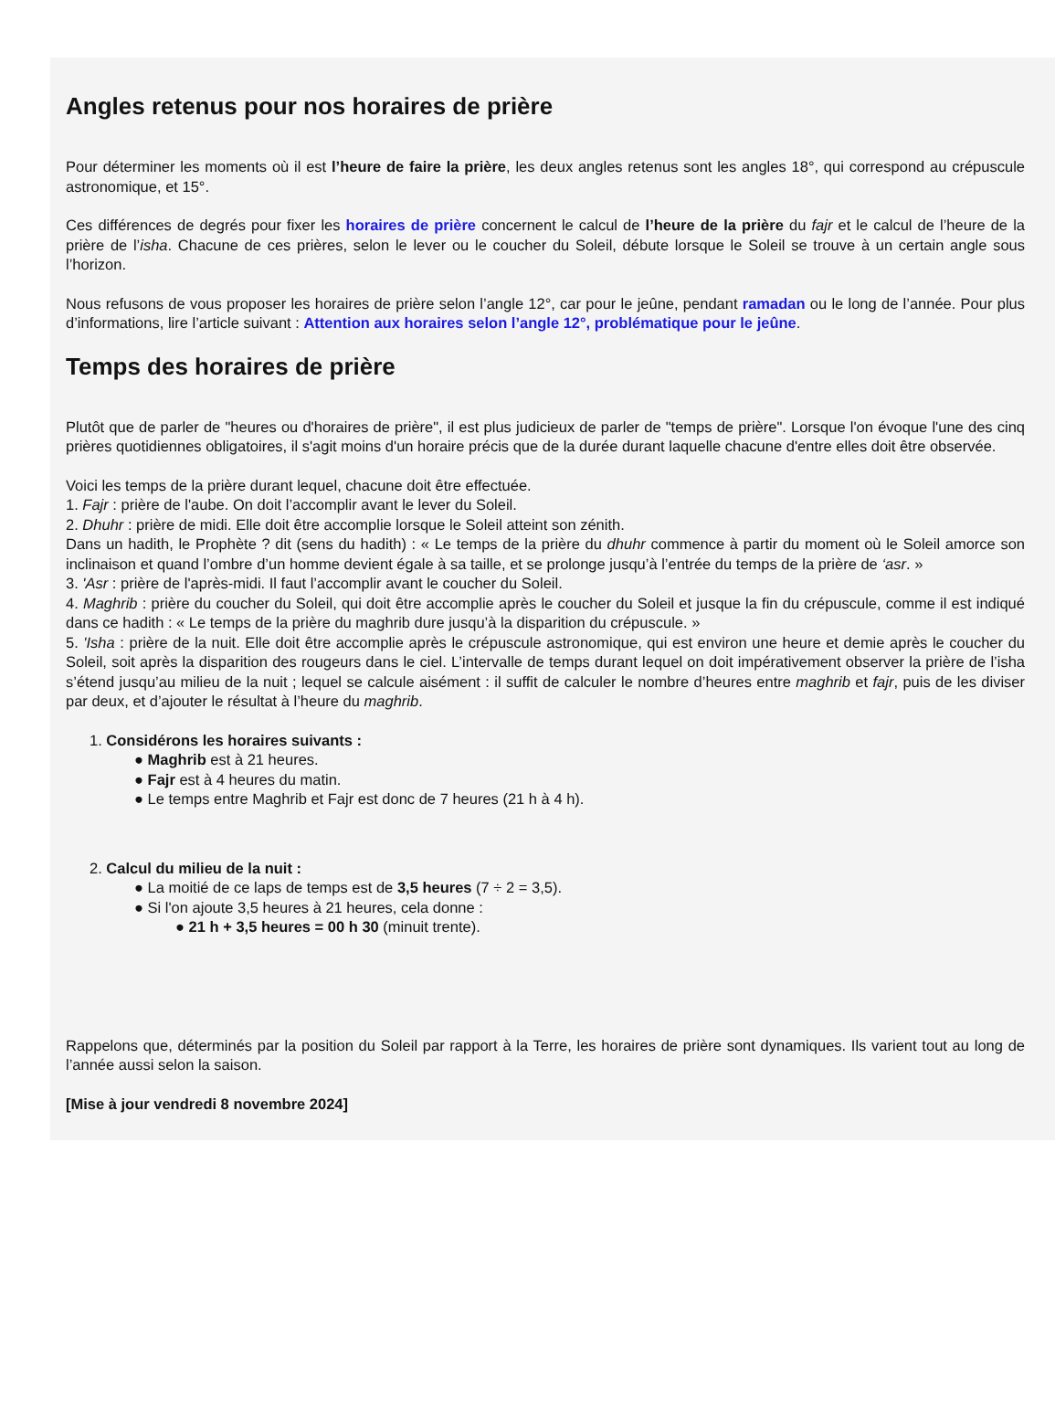Angles retenus pour nos horaires de prière
Pour déterminer les moments où il est l’heure de faire la prière, les deux angles retenus sont les angles 18°, qui correspond au crépuscule astronomique, et 15°.
Ces différences de degrés pour fixer les horaires de prière concernent le calcul de l’heure de la prière du fajr et le calcul de l’heure de la prière de l’isha. Chacune de ces prières, selon le lever ou le coucher du Soleil, débute lorsque le Soleil se trouve à un certain angle sous l’horizon.
Nous refusons de vous proposer les horaires de prière selon l’angle 12°, car pour le jeûne, pendant ramadan ou le long de l’année. Pour plus d’informations, lire l’article suivant : Attention aux horaires selon l’angle 12°, problématique pour le jeûne.
Temps des horaires de prière
Plutôt que de parler de "heures ou d'horaires de prière", il est plus judicieux de parler de "temps de prière". Lorsque l'on évoque l'une des cinq prières quotidiennes obligatoires, il s'agit moins d'un horaire précis que de la durée durant laquelle chacune d'entre elles doit être observée.
Voici les temps de la prière durant lequel, chacune doit être effectuée.
1. Fajr : prière de l'aube. On doit l’accomplir avant le lever du Soleil.
2. Dhuhr : prière de midi. Elle doit être accomplie lorsque le Soleil atteint son zénith.
Dans un hadith, le Prophète ? dit (sens du hadith) : « Le temps de la prière du dhuhr commence à partir du moment où le Soleil amorce son inclinaison et quand l’ombre d’un homme devient égale à sa taille, et se prolonge jusqu’à l’entrée du temps de la prière de ‘asr. »
3. 'Asr : prière de l'après-midi. Il faut l’accomplir avant le coucher du Soleil.
4. Maghrib : prière du coucher du Soleil, qui doit être accomplie après le coucher du Soleil et jusque la fin du crépuscule, comme il est indiqué dans ce hadith : « Le temps de la prière du maghrib dure jusqu’à la disparition du crépuscule. »
5. 'Isha : prière de la nuit. Elle doit être accomplie après le crépuscule astronomique, qui est environ une heure et demie après le coucher du Soleil, soit après la disparition des rougeurs dans le ciel. L’intervalle de temps durant lequel on doit impérativement observer la prière de l’isha s’étend jusqu’au milieu de la nuit ; lequel se calcule aisément : il suffit de calculer le nombre d’heures entre maghrib et fajr, puis de les diviser par deux, et d’ajouter le résultat à l’heure du maghrib.
1. Considérons les horaires suivants :
● Maghrib est à 21 heures.
● Fajr est à 4 heures du matin.
● Le temps entre Maghrib et Fajr est donc de 7 heures (21 h à 4 h).
2. Calcul du milieu de la nuit :
● La moitié de ce laps de temps est de 3,5 heures (7 ÷ 2 = 3,5).
● Si l'on ajoute 3,5 heures à 21 heures, cela donne :
● 21 h + 3,5 heures = 00 h 30 (minuit trente).
Rappelons que, déterminés par la position du Soleil par rapport à la Terre, les horaires de prière sont dynamiques. Ils varient tout au long de l’année aussi selon la saison.
[Mise à jour vendredi 8 novembre 2024]